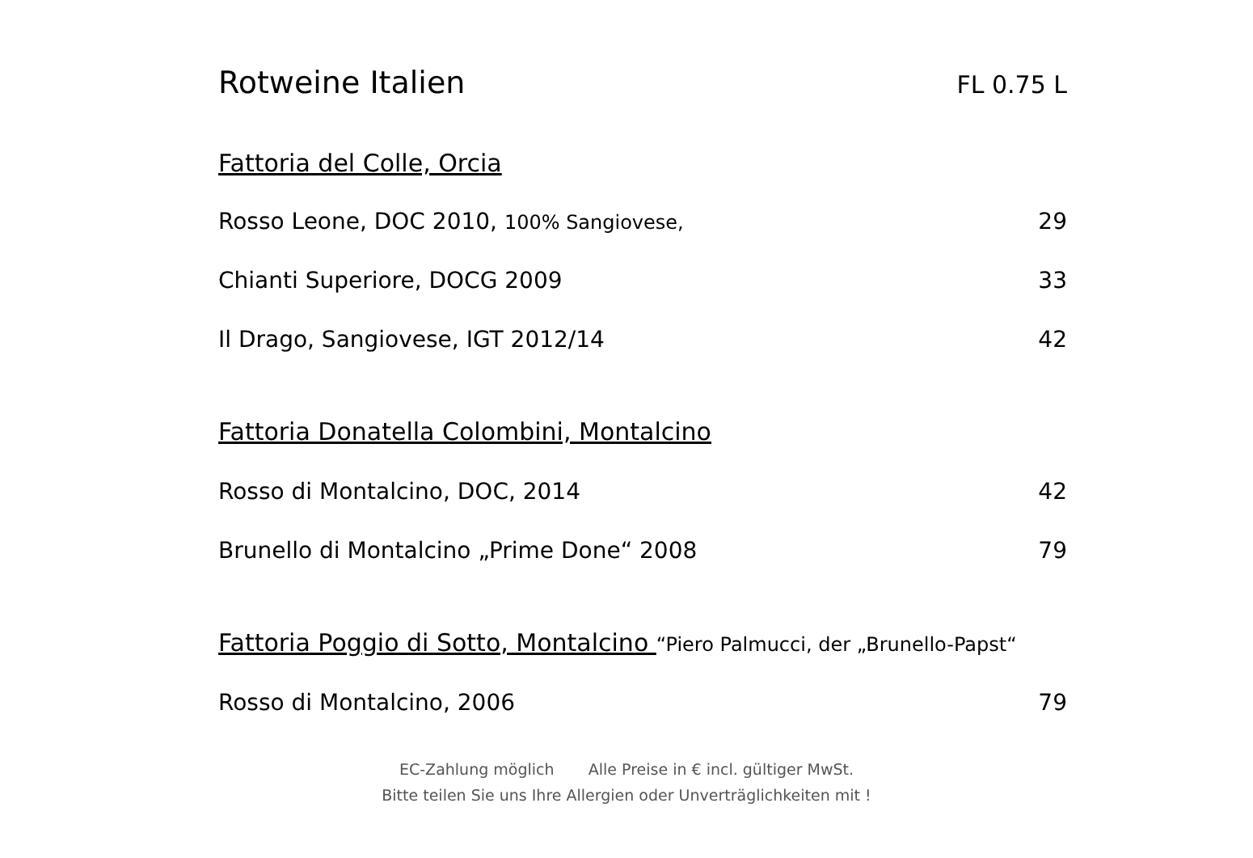Rotweine Italien
FL 0.75 L
Fattoria del Colle, Orcia
Rosso Leone, DOC 2010, 100% Sangiovese, 29
Chianti Superiore, DOCG 2009 33
Il Drago, Sangiovese, IGT 2012/14 42
Fattoria Donatella Colombini, Montalcino
Rosso di Montalcino, DOC, 2014 42
Brunello di Montalcino „Prime Done“ 2008 79
Fattoria Poggio di Sotto, Montalcino
“Piero Palmucci, der „Brunello-Papst“
Rosso di Montalcino, 2006 79
EC-Zahlung möglich Alle Preise in € incl. gültiger MwSt.
Bitte teilen Sie uns Ihre Allergien oder Unverträglichkeiten mit !